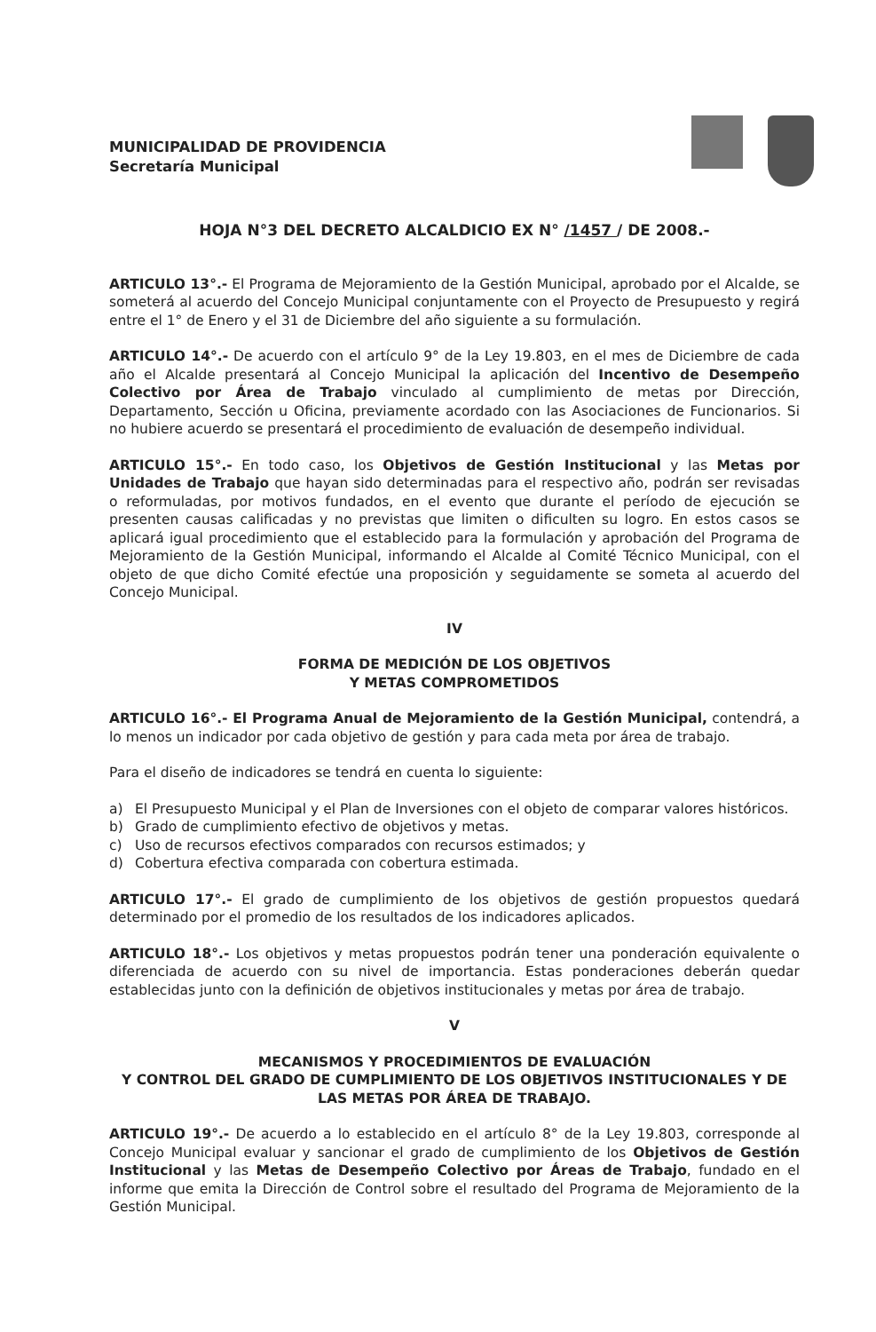MUNICIPALIDAD DE PROVIDENCIA
Secretaría Municipal
HOJA N°3 DEL DECRETO ALCALDICIO EX N° /1457 / DE 2008.-
ARTICULO 13°.- El Programa de Mejoramiento de la Gestión Municipal, aprobado por el Alcalde, se someterá al acuerdo del Concejo Municipal conjuntamente con el Proyecto de Presupuesto y regirá entre el 1° de Enero y el 31 de Diciembre del año siguiente a su formulación.
ARTICULO 14°.- De acuerdo con el artículo 9° de la Ley 19.803, en el mes de Diciembre de cada año el Alcalde presentará al Concejo Municipal la aplicación del Incentivo de Desempeño Colectivo por Área de Trabajo vinculado al cumplimiento de metas por Dirección, Departamento, Sección u Oficina, previamente acordado con las Asociaciones de Funcionarios. Si no hubiere acuerdo se presentará el procedimiento de evaluación de desempeño individual.
ARTICULO 15°.- En todo caso, los Objetivos de Gestión Institucional y las Metas por Unidades de Trabajo que hayan sido determinadas para el respectivo año, podrán ser revisadas o reformuladas, por motivos fundados, en el evento que durante el período de ejecución se presenten causas calificadas y no previstas que limiten o dificulten su logro. En estos casos se aplicará igual procedimiento que el establecido para la formulación y aprobación del Programa de Mejoramiento de la Gestión Municipal, informando el Alcalde al Comité Técnico Municipal, con el objeto de que dicho Comité efectúe una proposición y seguidamente se someta al acuerdo del Concejo Municipal.
IV
FORMA DE MEDICIÓN DE LOS OBJETIVOS
Y METAS COMPROMETIDOS
ARTICULO 16°.- El Programa Anual de Mejoramiento de la Gestión Municipal, contendrá, a lo menos un indicador por cada objetivo de gestión y para cada meta por área de trabajo.
Para el diseño de indicadores se tendrá en cuenta lo siguiente:
a) El Presupuesto Municipal y el Plan de Inversiones con el objeto de comparar valores históricos.
b) Grado de cumplimiento efectivo de objetivos y metas.
c) Uso de recursos efectivos comparados con recursos estimados; y
d) Cobertura efectiva comparada con cobertura estimada.
ARTICULO 17°.- El grado de cumplimiento de los objetivos de gestión propuestos quedará determinado por el promedio de los resultados de los indicadores aplicados.
ARTICULO 18°.- Los objetivos y metas propuestos podrán tener una ponderación equivalente o diferenciada de acuerdo con su nivel de importancia. Estas ponderaciones deberán quedar establecidas junto con la definición de objetivos institucionales y metas por área de trabajo.
V
MECANISMOS Y PROCEDIMIENTOS DE EVALUACIÓN
Y CONTROL DEL GRADO DE CUMPLIMIENTO DE LOS OBJETIVOS INSTITUCIONALES Y DE LAS METAS POR ÁREA DE TRABAJO.
ARTICULO 19°.- De acuerdo a lo establecido en el artículo 8° de la Ley 19.803, corresponde al Concejo Municipal evaluar y sancionar el grado de cumplimiento de los Objetivos de Gestión Institucional y las Metas de Desempeño Colectivo por Áreas de Trabajo, fundado en el informe que emita la Dirección de Control sobre el resultado del Programa de Mejoramiento de la Gestión Municipal.